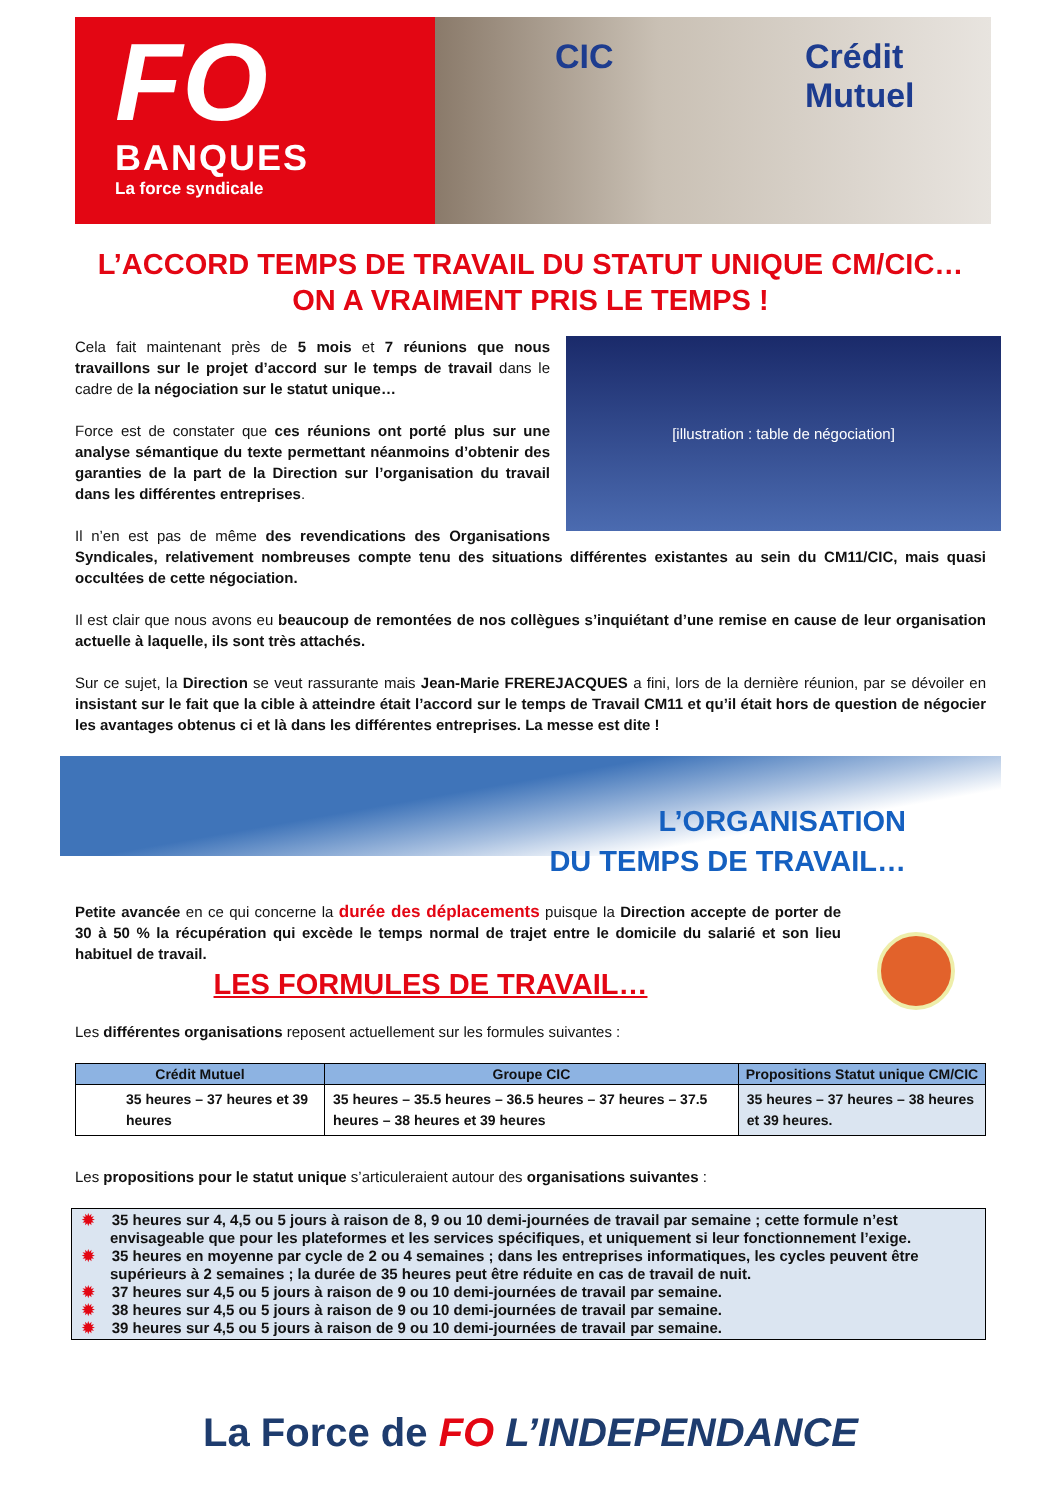FO
BANQUES
La force syndicale
CIC Crédit Mutuel
L’ACCORD TEMPS DE TRAVAIL DU STATUT UNIQUE CM/CIC…
ON A VRAIMENT PRIS LE TEMPS !
[illustration : table de négociation]
Cela fait maintenant près de 5 mois et 7 réunions que nous travaillons sur le projet d’accord sur le temps de travail dans le cadre de la négociation sur le statut unique…
Force est de constater que ces réunions ont porté plus sur une analyse sémantique du texte permettant néanmoins d’obtenir des garanties de la part de la Direction sur l’organisation du travail dans les différentes entreprises.
Il n’en est pas de même des revendications des Organisations Syndicales, relativement nombreuses compte tenu des situations différentes existantes au sein du CM11/CIC, mais quasi occultées de cette négociation.
Il est clair que nous avons eu beaucoup de remontées de nos collègues s’inquiétant d’une remise en cause de leur organisation actuelle à laquelle, ils sont très attachés.
Sur ce sujet, la Direction se veut rassurante mais Jean-Marie FREREJACQUES a fini, lors de la dernière réunion, par se dévoiler en insistant sur le fait que la cible à atteindre était l’accord sur le temps de Travail CM11 et qu’il était hors de question de négocier les avantages obtenus ci et là dans les différentes entreprises. La messe est dite !
L’ORGANISATION
DU TEMPS DE TRAVAIL…
Petite avancée en ce qui concerne la durée des déplacements puisque la Direction accepte de porter de 30 à 50 % la récupération qui excède le temps normal de trajet entre le domicile du salarié et son lieu habituel de travail.
LES FORMULES DE TRAVAIL…
Les différentes organisations reposent actuellement sur les formules suivantes :
| Crédit Mutuel | Groupe CIC | Propositions Statut unique CM/CIC |
| --- | --- | --- |
| 35 heures – 37 heures et 39 heures | 35 heures – 35.5 heures – 36.5 heures – 37 heures – 37.5 heures – 38 heures et 39 heures | 35 heures – 37 heures – 38 heures et 39 heures. |
Les propositions pour le statut unique s’articuleraient autour des organisations suivantes :
✹ 35 heures sur 4, 4,5 ou 5 jours à raison de 8, 9 ou 10 demi-journées de travail par semaine ; cette formule n’est envisageable que pour les plateformes et les services spécifiques, et uniquement si leur fonctionnement l’exige.
✹ 35 heures en moyenne par cycle de 2 ou 4 semaines ; dans les entreprises informatiques, les cycles peuvent être supérieurs à 2 semaines ; la durée de 35 heures peut être réduite en cas de travail de nuit.
✹ 37 heures sur 4,5 ou 5 jours à raison de 9 ou 10 demi-journées de travail par semaine.
✹ 38 heures sur 4,5 ou 5 jours à raison de 9 ou 10 demi-journées de travail par semaine.
✹ 39 heures sur 4,5 ou 5 jours à raison de 9 ou 10 demi-journées de travail par semaine.
La Force de FO L’INDEPENDANCE